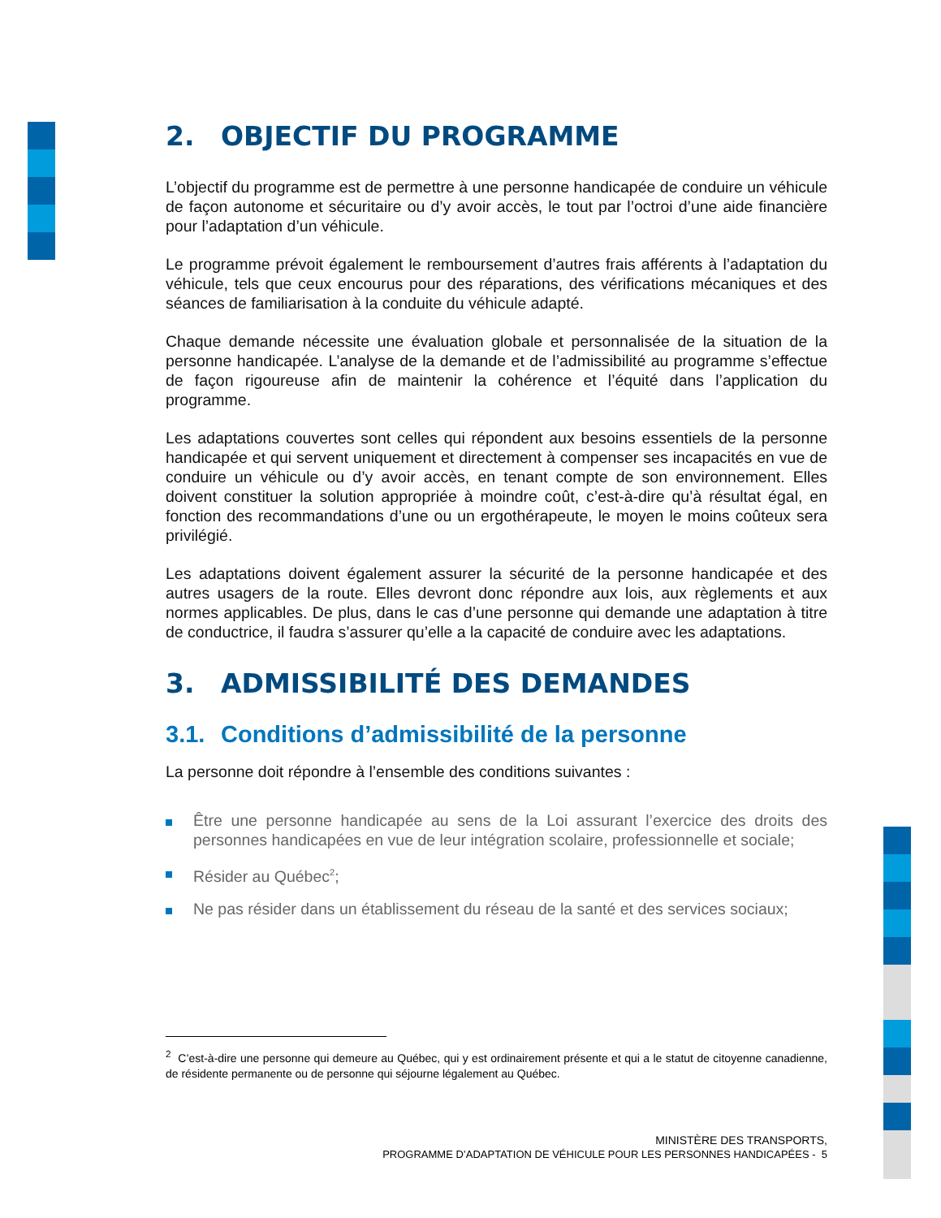2. OBJECTIF DU PROGRAMME
L’objectif du programme est de permettre à une personne handicapée de conduire un véhicule de façon autonome et sécuritaire ou d’y avoir accès, le tout par l’octroi d’une aide financière pour l’adaptation d’un véhicule.
Le programme prévoit également le remboursement d’autres frais afférents à l’adaptation du véhicule, tels que ceux encourus pour des réparations, des vérifications mécaniques et des séances de familiarisation à la conduite du véhicule adapté.
Chaque demande nécessite une évaluation globale et personnalisée de la situation de la personne handicapée. L’analyse de la demande et de l’admissibilité au programme s’effectue de façon rigoureuse afin de maintenir la cohérence et l’équité dans l’application du programme.
Les adaptations couvertes sont celles qui répondent aux besoins essentiels de la personne handicapée et qui servent uniquement et directement à compenser ses incapacités en vue de conduire un véhicule ou d’y avoir accès, en tenant compte de son environnement. Elles doivent constituer la solution appropriée à moindre coût, c’est-à-dire qu’à résultat égal, en fonction des recommandations d’une ou un ergothérapeute, le moyen le moins coûteux sera privilégié.
Les adaptations doivent également assurer la sécurité de la personne handicapée et des autres usagers de la route. Elles devront donc répondre aux lois, aux règlements et aux normes applicables. De plus, dans le cas d’une personne qui demande une adaptation à titre de conductrice, il faudra s’assurer qu’elle a la capacité de conduire avec les adaptations.
3. ADMISSIBILITÉ DES DEMANDES
3.1. Conditions d’admissibilité de la personne
La personne doit répondre à l’ensemble des conditions suivantes :
Être une personne handicapée au sens de la Loi assurant l’exercice des droits des personnes handicapées en vue de leur intégration scolaire, professionnelle et sociale;
Résider au Québec<sup>2</sup>;
Ne pas résider dans un établissement du réseau de la santé et des services sociaux;
<sup>2</sup> C’est-à-dire une personne qui demeure au Québec, qui y est ordinairement présente et qui a le statut de citoyenne canadienne, de résidente permanente ou de personne qui séjourne légalement au Québec.
MINISTÈRE DES TRANSPORTS,
PROGRAMME D’ADAPTATION DE VÉHICULE POUR LES PERSONNES HANDICAPÉES - 5